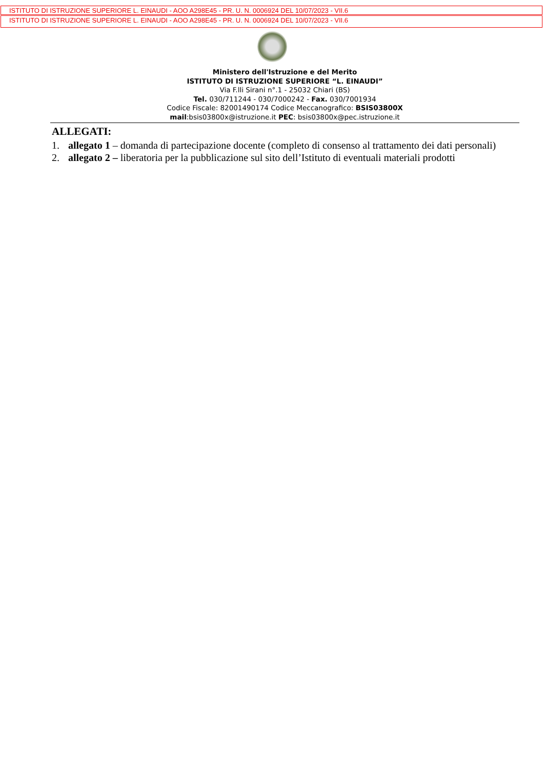ISTITUTO DI ISTRUZIONE SUPERIORE L. EINAUDI - AOO A298E45 - PR. U. N. 0006924 DEL 10/07/2023 - VII.6
ISTITUTO DI ISTRUZIONE SUPERIORE L. EINAUDI - AOO A298E45 - PR. U. N. 0006924 DEL 10/07/2023 - VII.6
Ministero dell'Istruzione e del Merito
ISTITUTO DI ISTRUZIONE SUPERIORE “L. EINAUDI”
Via F.lli Sirani n°.1 - 25032 Chiari (BS)
Tel. 030/711244 - 030/7000242 - Fax. 030/7001934
Codice Fiscale: 82001490174 Codice Meccanografico: BSIS03800X
mail:bsis03800x@istruzione.it PEC: bsis03800x@pec.istruzione.it
ALLEGATI:
1. allegato 1 – domanda di partecipazione docente (completo di consenso al trattamento dei dati personali)
2. allegato 2 – liberatoria per la pubblicazione sul sito dell’Istituto di eventuali materiali prodotti